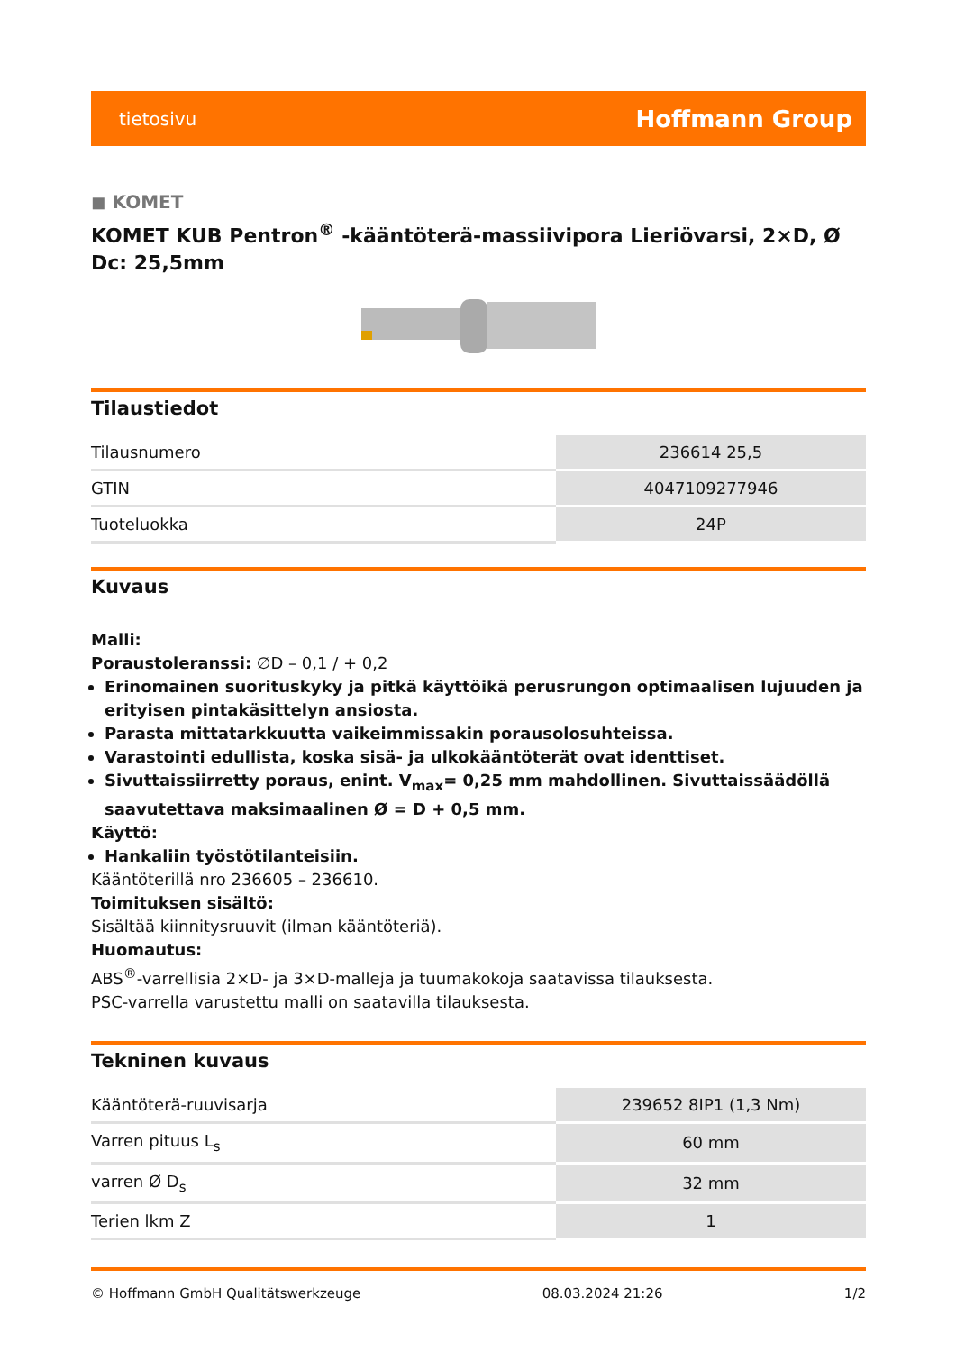tietosivu Hoffmann Group
◼ KOMET
KOMET KUB Pentron<sup>®</sup> -kääntöterä-massiivipora Lieriövarsi, 2×D, Ø Dc: 25,5mm
Tilaustiedot
| Tilausnumero | 236614 25,5 |
| GTIN | 4047109277946 |
| Tuoteluokka | 24P |
Kuvaus
Malli:
Poraustoleranssi: ∅D – 0,1 / + 0,2
Erinomainen suorituskyky ja pitkä käyttöikä perusrungon optimaalisen lujuuden ja erityisen pintakäsittelyn ansiosta.
Parasta mittatarkkuutta vaikeimmissakin porausolosuhteissa.
Varastointi edullista, koska sisä- ja ulkokääntöterät ovat identtiset.
Sivuttaissiirretty poraus, enint. V<sub>max</sub>= 0,25 mm mahdollinen. Sivuttaissäädöllä saavutettava maksimaalinen Ø = D + 0,5 mm.
Käyttö:
Hankaliin työstötilanteisiin.
Kääntöterillä nro 236605 – 236610.
Toimituksen sisältö:
Sisältää kiinnitysruuvit (ilman kääntöteriä).
Huomautus:
ABS<sup>®</sup>-varrellisia 2×D- ja 3×D-malleja ja tuumakokoja saatavissa tilauksesta.
PSC-varrella varustettu malli on saatavilla tilauksesta.
Tekninen kuvaus
| Kääntöterä-ruuvisarja | 239652 8IP1 (1,3 Nm) |
| Varren pituus L<sub>s</sub> | 60 mm |
| varren Ø D<sub>s</sub> | 32 mm |
| Terien lkm Z | 1 |
© Hoffmann GmbH Qualitätswerkzeuge 08.03.2024 21:26 1/2